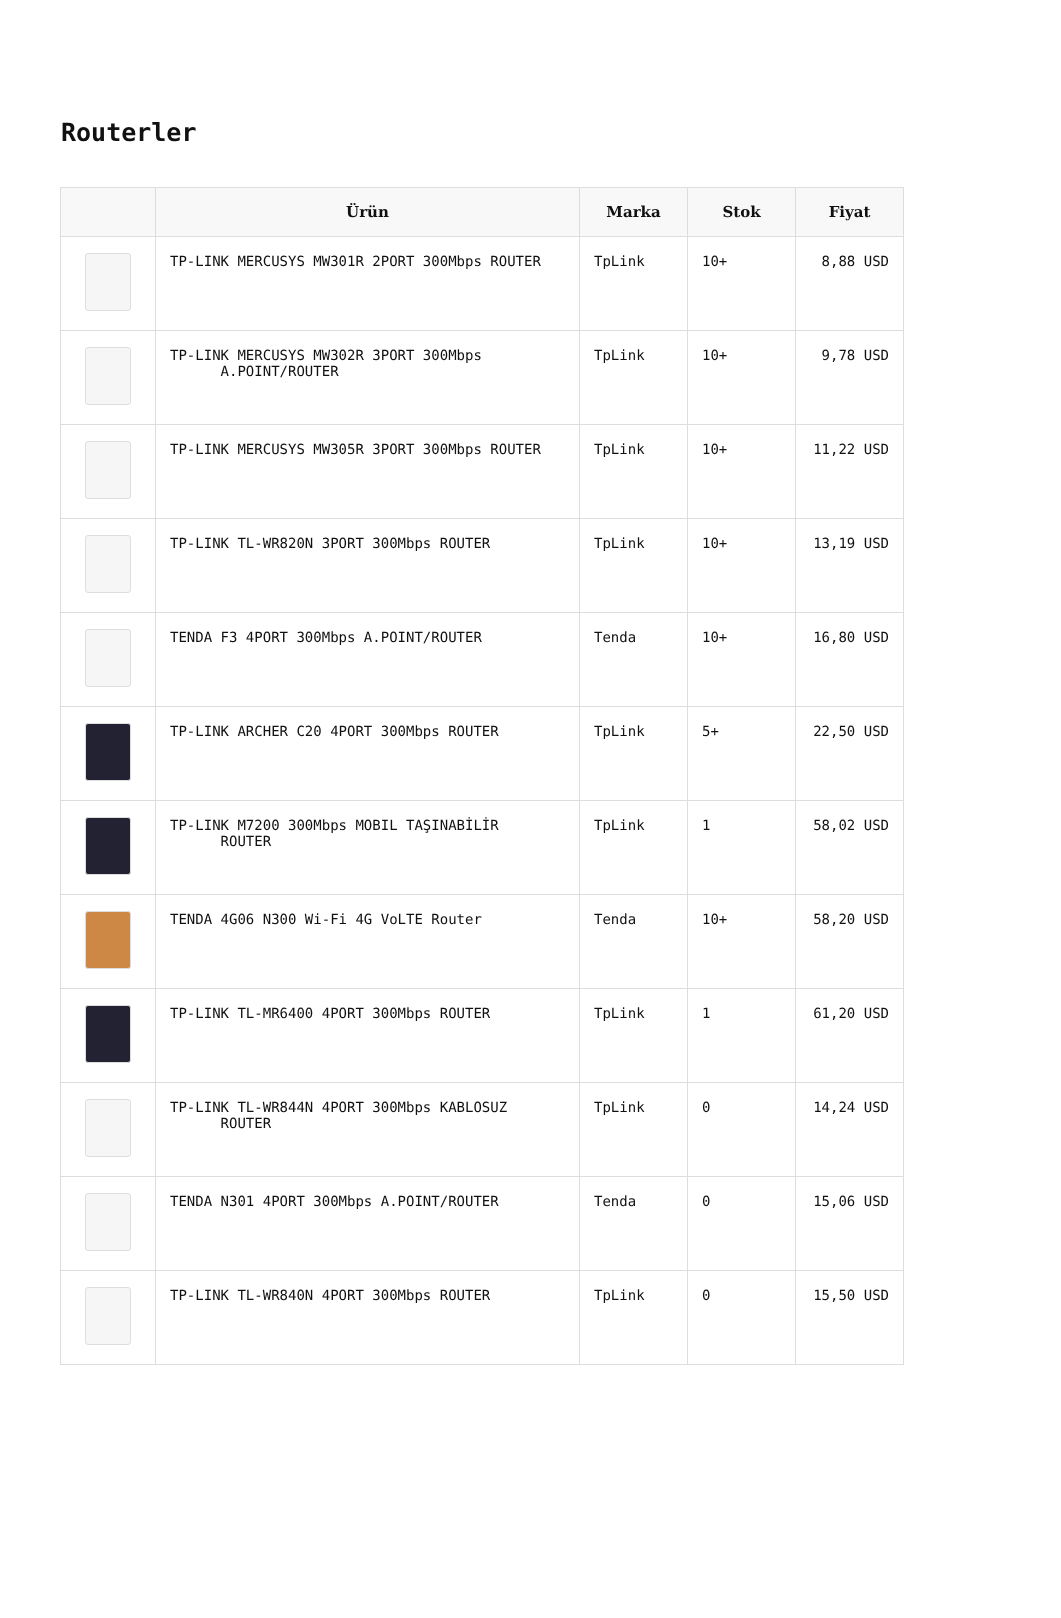Routerler
| | Ürün | Marka | Stok | Fiyat |
| --- | --- | --- | --- | --- |
| | TP-LINK MERCUSYS MW301R 2PORT 300Mbps ROUTER | TpLink | 10+ | 8,88 USD |
| | TP-LINK MERCUSYS MW302R 3PORT 300Mbps A.POINT/ROUTER | TpLink | 10+ | 9,78 USD |
| | TP-LINK MERCUSYS MW305R 3PORT 300Mbps ROUTER | TpLink | 10+ | 11,22 USD |
| | TP-LINK TL-WR820N 3PORT 300Mbps ROUTER | TpLink | 10+ | 13,19 USD |
| | TENDA F3 4PORT 300Mbps A.POINT/ROUTER | Tenda | 10+ | 16,80 USD |
| | TP-LINK ARCHER C20 4PORT 300Mbps ROUTER | TpLink | 5+ | 22,50 USD |
| | TP-LINK M7200 300Mbps MOBIL TAŞINABİLİR ROUTER | TpLink | 1 | 58,02 USD |
| | TENDA 4G06 N300 Wi-Fi 4G VoLTE Router | Tenda | 10+ | 58,20 USD |
| | TP-LINK TL-MR6400 4PORT 300Mbps ROUTER | TpLink | 1 | 61,20 USD |
| | TP-LINK TL-WR844N 4PORT 300Mbps KABLOSUZ ROUTER | TpLink | 0 | 14,24 USD |
| | TENDA N301 4PORT 300Mbps A.POINT/ROUTER | Tenda | 0 | 15,06 USD |
| | TP-LINK TL-WR840N 4PORT 300Mbps ROUTER | TpLink | 0 | 15,50 USD |